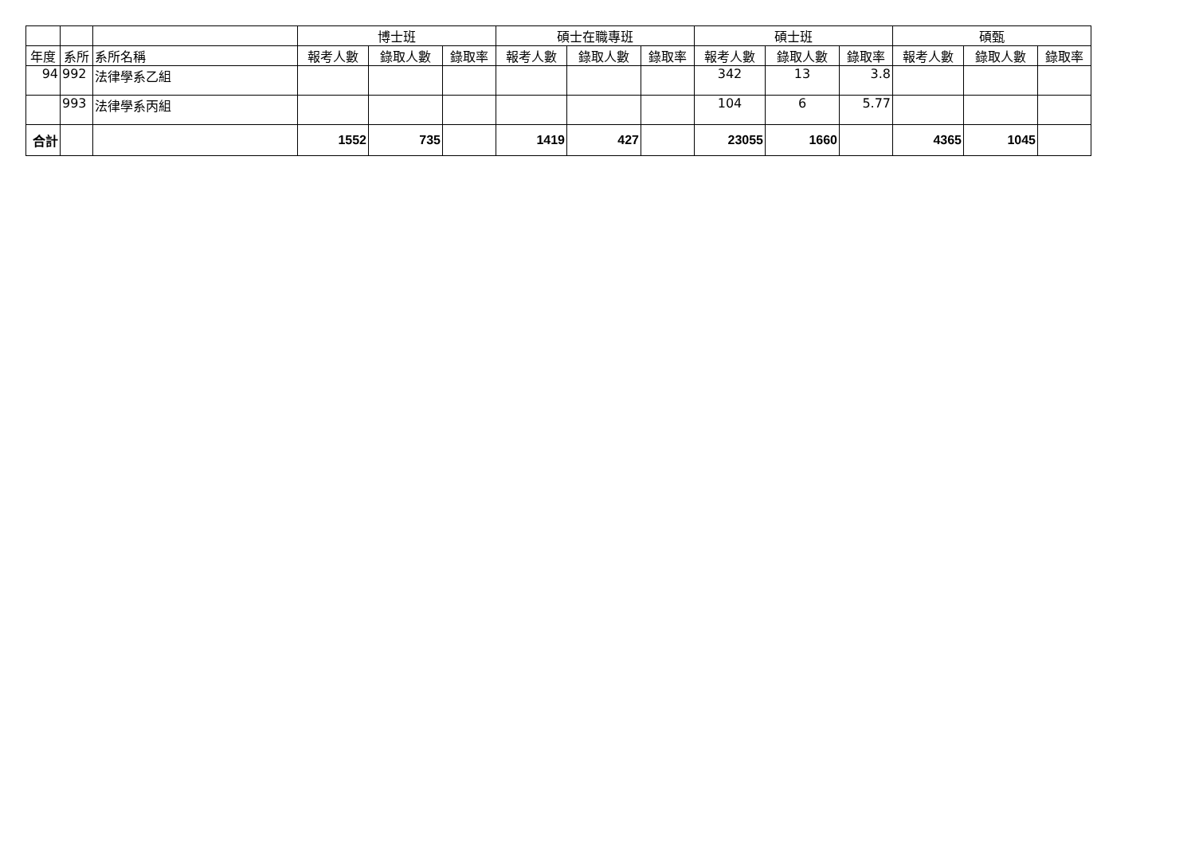| | | | 博士班 | | | 碩士在職專班 | | | 碩士班 | | | 碩甄 | | |
| --- | --- | --- | --- | --- | --- | --- | --- | --- | --- | --- | --- | --- | --- | --- |
| 年度 | 系所 | 系所名稱 | 報考人數 | 錄取人數 | 錄取率 | 報考人數 | 錄取人數 | 錄取率 | 報考人數 | 錄取人數 | 錄取率 | 報考人數 | 錄取人數 | 錄取率 |
| 94 | 992 | 法律學系乙組 | | | | | | | 342 | 13 | 3.8 | | | |
| | 993 | 法律學系丙組 | | | | | | | 104 | 6 | 5.77 | | | |
| 合計 | | | 1552 | 735 | | 1419 | 427 | | 23055 | 1660 | | 4365 | 1045 | |